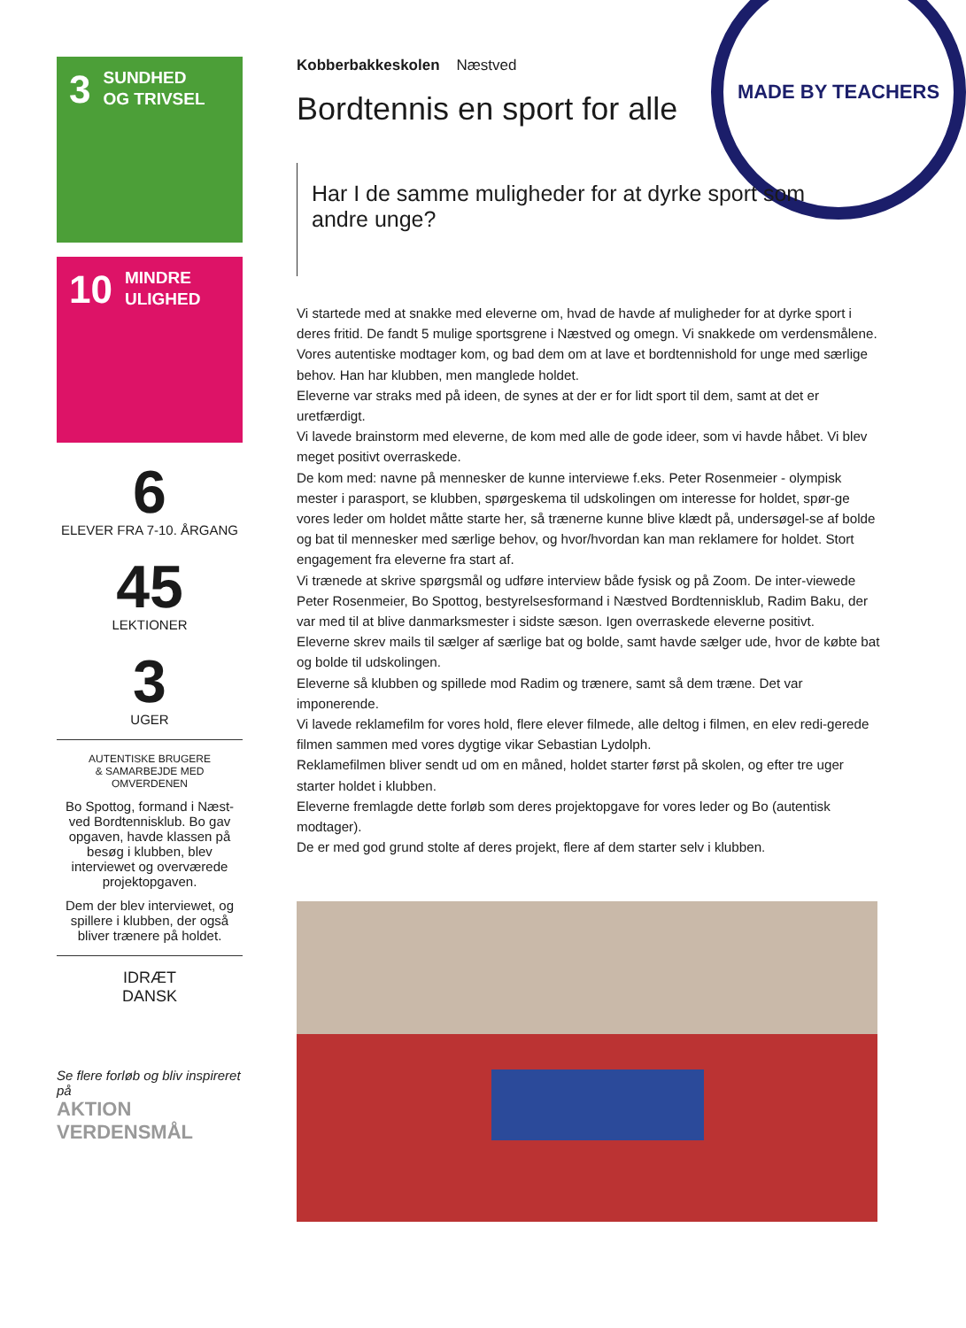MADE BY TEACHERS
3
SUNDHED
OG TRIVSEL
10
MINDRE
ULIGHED
6
ELEVER FRA 7-10. ÅRGANG
45
LEKTIONER
3
UGER
AUTENTISKE BRUGERE
& SAMARBEJDE MED
OMVERDENEN
Bo Spottog, formand i Næst-ved Bordtennisklub. Bo gav opgaven, havde klassen på besøg i klubben, blev interviewet og overværede projektopgaven.
Dem der blev interviewet, og spillere i klubben, der også bliver trænere på holdet.
IDRÆT
DANSK
Se flere forløb og bliv inspireret på
AKTION
VERDENSMÅL
Kobberbakkeskolen Næstved
Bordtennis en sport for alle
Har I de samme muligheder for at dyrke sport som andre unge?
Vi startede med at snakke med eleverne om, hvad de havde af muligheder for at dyrke sport i deres fritid. De fandt 5 mulige sportsgrene i Næstved og omegn. Vi snakkede om verdensmålene.
Vores autentiske modtager kom, og bad dem om at lave et bordtennishold for unge med særlige behov. Han har klubben, men manglede holdet.
Eleverne var straks med på ideen, de synes at der er for lidt sport til dem, samt at det er uretfærdigt.
Vi lavede brainstorm med eleverne, de kom med alle de gode ideer, som vi havde håbet. Vi blev meget positivt overraskede.
De kom med: navne på mennesker de kunne interviewe f.eks. Peter Rosenmeier - olympisk mester i parasport, se klubben, spørgeskema til udskolingen om interesse for holdet, spør-ge vores leder om holdet måtte starte her, så trænerne kunne blive klædt på, undersøgel-se af bolde og bat til mennesker med særlige behov, og hvor/hvordan kan man reklamere for holdet. Stort engagement fra eleverne fra start af.
Vi trænede at skrive spørgsmål og udføre interview både fysisk og på Zoom. De inter-viewede Peter Rosenmeier, Bo Spottog, bestyrelsesformand i Næstved Bordtennisklub, Radim Baku, der var med til at blive danmarksmester i sidste sæson. Igen overraskede eleverne positivt.
Eleverne skrev mails til sælger af særlige bat og bolde, samt havde sælger ude, hvor de købte bat og bolde til udskolingen.
Eleverne så klubben og spillede mod Radim og trænere, samt så dem træne. Det var imponerende.
Vi lavede reklamefilm for vores hold, flere elever filmede, alle deltog i filmen, en elev redi-gerede filmen sammen med vores dygtige vikar Sebastian Lydolph.
Reklamefilmen bliver sendt ud om en måned, holdet starter først på skolen, og efter tre uger starter holdet i klubben.
Eleverne fremlagde dette forløb som deres projektopgave for vores leder og Bo (autentisk modtager).
De er med god grund stolte af deres projekt, flere af dem starter selv i klubben.